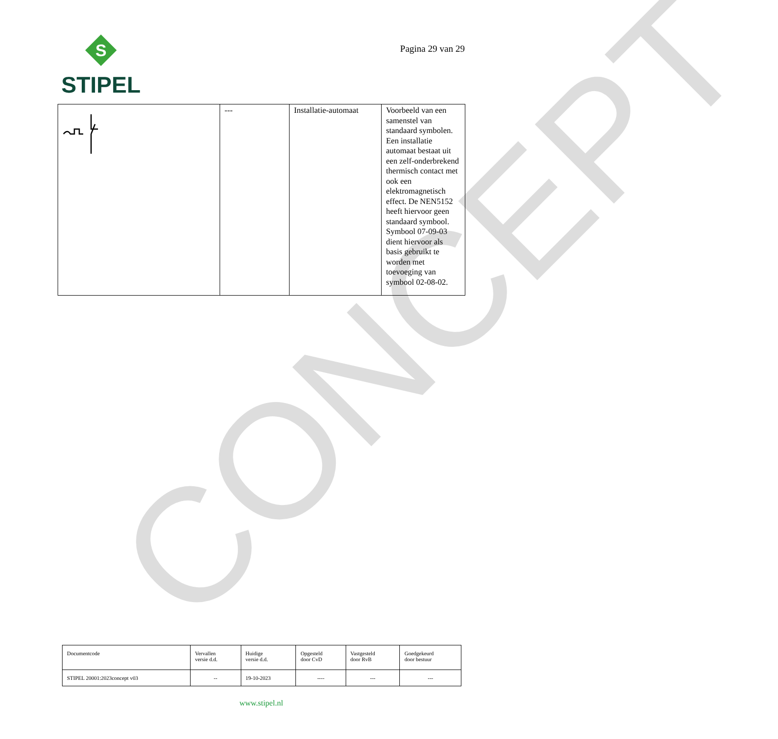CONCEPT
S
STIPEL
Pagina 29 van 29
| | --- | Installatie-automaat | Voorbeeld van een samenstel van standaard symbolen. Een installatie automaat bestaat uit een zelf-onderbrekend thermisch contact met ook een elektromagnetisch effect. De NEN5152 heeft hiervoor geen standaard symbool. Symbool 07-09-03 dient hiervoor als basis gebruikt te worden met toevoeging van symbool 02-08-02. |
| Documentcode | Vervallen versie d.d. | Huidige versie d.d. | Opgesteld door CvD | Vastgesteld door RvB | Goedgekeurd door bestuur |
| STIPEL 20001:2023concept v03 | -- | 19-10-2023 | ---- | --- | --- |
www.stipel.nl